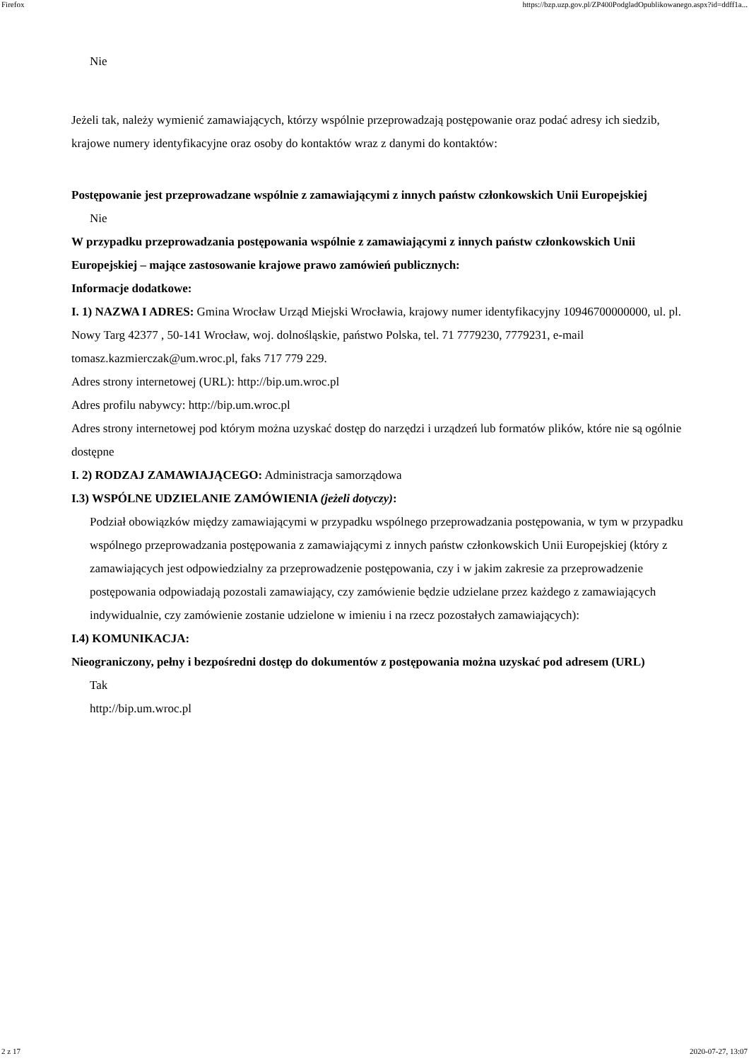Firefox https://bzp.uzp.gov.pl/ZP400PodgladOpublikowanego.aspx?id=ddff1a...
Nie
Jeżeli tak, należy wymienić zamawiających, którzy wspólnie przeprowadzają postępowanie oraz podać adresy ich siedzib, krajowe numery identyfikacyjne oraz osoby do kontaktów wraz z danymi do kontaktów:
Postępowanie jest przeprowadzane wspólnie z zamawiającymi z innych państw członkowskich Unii Europejskiej
Nie
W przypadku przeprowadzania postępowania wspólnie z zamawiającymi z innych państw członkowskich Unii Europejskiej – mające zastosowanie krajowe prawo zamówień publicznych:
Informacje dodatkowe:
I. 1) NAZWA I ADRES: Gmina Wrocław Urząd Miejski Wrocławia, krajowy numer identyfikacyjny 10946700000000, ul. pl. Nowy Targ 42377 , 50-141 Wrocław, woj. dolnośląskie, państwo Polska, tel. 71 7779230, 7779231, e-mail tomasz.kazmierczak@um.wroc.pl, faks 717 779 229.
Adres strony internetowej (URL): http://bip.um.wroc.pl
Adres profilu nabywcy: http://bip.um.wroc.pl
Adres strony internetowej pod którym można uzyskać dostęp do narzędzi i urządzeń lub formatów plików, które nie są ogólnie dostępne
I. 2) RODZAJ ZAMAWIAJĄCEGO: Administracja samorządowa
I.3) WSPÓLNE UDZIELANIE ZAMÓWIENIA (jeżeli dotyczy):
Podział obowiązków między zamawiającymi w przypadku wspólnego przeprowadzania postępowania, w tym w przypadku wspólnego przeprowadzania postępowania z zamawiającymi z innych państw członkowskich Unii Europejskiej (który z zamawiających jest odpowiedzialny za przeprowadzenie postępowania, czy i w jakim zakresie za przeprowadzenie postępowania odpowiadają pozostali zamawiający, czy zamówienie będzie udzielane przez każdego z zamawiających indywidualnie, czy zamówienie zostanie udzielone w imieniu i na rzecz pozostałych zamawiających):
I.4) KOMUNIKACJA:
Nieograniczony, pełny i bezpośredni dostęp do dokumentów z postępowania można uzyskać pod adresem (URL)
Tak
http://bip.um.wroc.pl
2 z 17 2020-07-27, 13:07